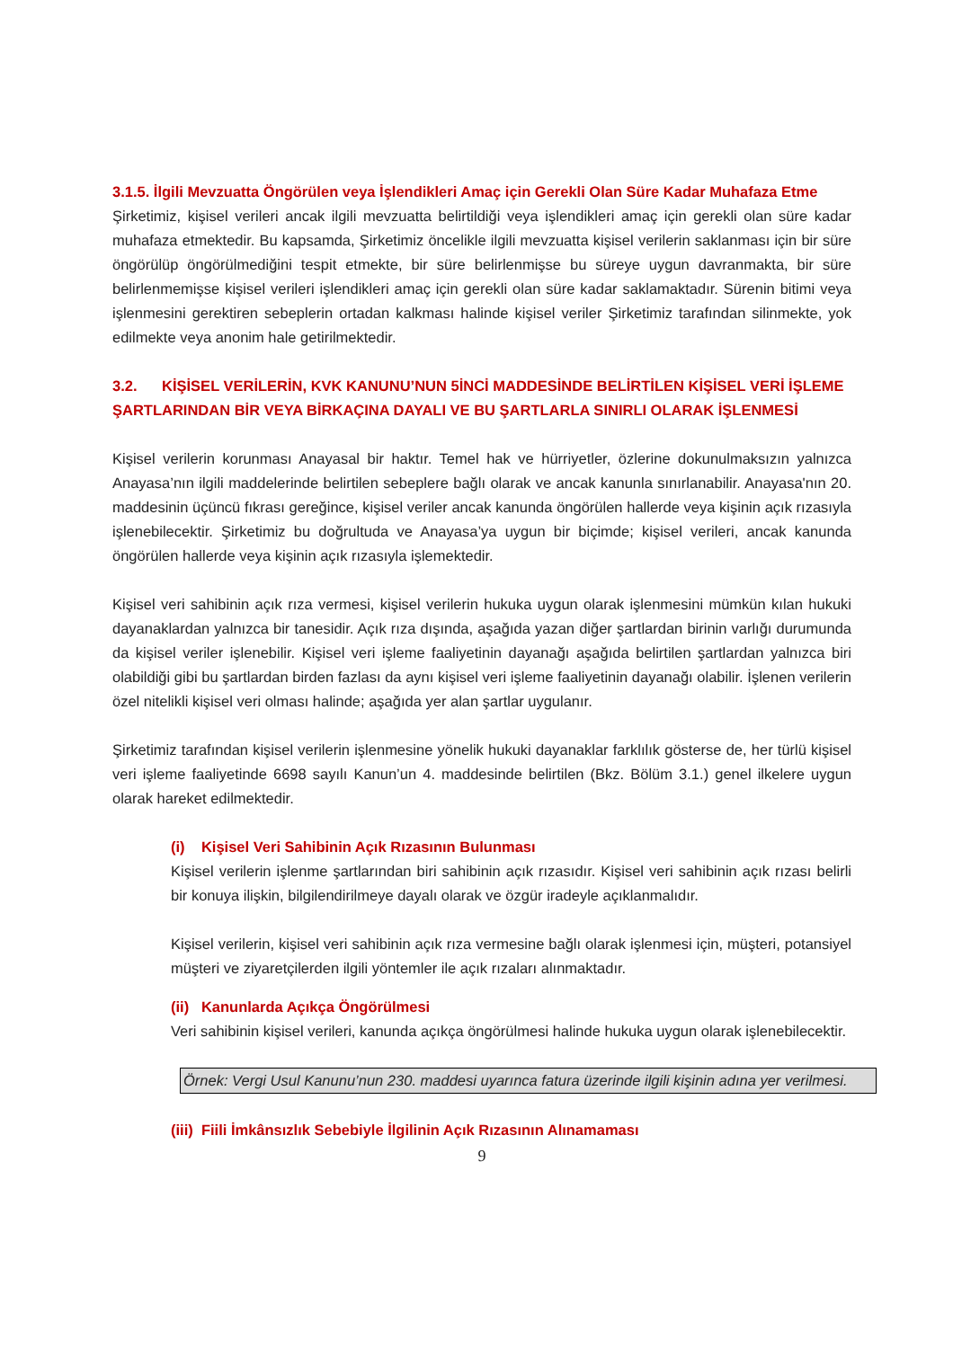3.1.5. İlgili Mevzuatta Öngörülen veya İşlendikleri Amaç için Gerekli Olan Süre Kadar Muhafaza Etme
Şirketimiz, kişisel verileri ancak ilgili mevzuatta belirtildiği veya işlendikleri amaç için gerekli olan süre kadar muhafaza etmektedir. Bu kapsamda, Şirketimiz öncelikle ilgili mevzuatta kişisel verilerin saklanması için bir süre öngörülüp öngörülmediğini tespit etmekte, bir süre belirlenmişse bu süreye uygun davranmakta, bir süre belirlenmemişse kişisel verileri işlendikleri amaç için gerekli olan süre kadar saklamaktadır. Sürenin bitimi veya işlenmesini gerektiren sebeplerin ortadan kalkması halinde kişisel veriler Şirketimiz tarafından silinmekte, yok edilmekte veya anonim hale getirilmektedir.
3.2. KİŞİSEL VERİLERİN, KVK KANUNU’NUN 5İNCİ MADDESİNDE BELİRTİLEN KİŞİSEL VERİ İŞLEME ŞARTLARINDAN BİR VEYA BİRKAÇINA DAYALI VE BU ŞARTLARLA SINIRLI OLARAK İŞLENMESİ
Kişisel verilerin korunması Anayasal bir haktır. Temel hak ve hürriyetler, özlerine dokunulmaksızın yalnızca Anayasa’nın ilgili maddelerinde belirtilen sebeplere bağlı olarak ve ancak kanunla sınırlanabilir. Anayasa'nın 20. maddesinin üçüncü fıkrası gereğince, kişisel veriler ancak kanunda öngörülen hallerde veya kişinin açık rızasıyla işlenebilecektir. Şirketimiz bu doğrultuda ve Anayasa’ya uygun bir biçimde; kişisel verileri, ancak kanunda öngörülen hallerde veya kişinin açık rızasıyla işlemektedir.
Kişisel veri sahibinin açık rıza vermesi, kişisel verilerin hukuka uygun olarak işlenmesini mümkün kılan hukuki dayanaklardan yalnızca bir tanesidir. Açık rıza dışında, aşağıda yazan diğer şartlardan birinin varlığı durumunda da kişisel veriler işlenebilir. Kişisel veri işleme faaliyetinin dayanağı aşağıda belirtilen şartlardan yalnızca biri olabildiği gibi bu şartlardan birden fazlası da aynı kişisel veri işleme faaliyetinin dayanağı olabilir. İşlenen verilerin özel nitelikli kişisel veri olması halinde; aşağıda yer alan şartlar uygulanır.
Şirketimiz tarafından kişisel verilerin işlenmesine yönelik hukuki dayanaklar farklılık gösterse de, her türlü kişisel veri işleme faaliyetinde 6698 sayılı Kanun’un 4. maddesinde belirtilen (Bkz. Bölüm 3.1.) genel ilkelere uygun olarak hareket edilmektedir.
(i) Kişisel Veri Sahibinin Açık Rızasının Bulunması
Kişisel verilerin işlenme şartlarından biri sahibinin açık rızasıdır. Kişisel veri sahibinin açık rızası belirli bir konuya ilişkin, bilgilendirilmeye dayalı olarak ve özgür iradeyle açıklanmalıdır.
Kişisel verilerin, kişisel veri sahibinin açık rıza vermesine bağlı olarak işlenmesi için, müşteri, potansiyel müşteri ve ziyaretçilerden ilgili yöntemler ile açık rızaları alınmaktadır.
(ii) Kanunlarda Açıkça Öngörülmesi
Veri sahibinin kişisel verileri, kanunda açıkça öngörülmesi halinde hukuka uygun olarak işlenebilecektir.
Örnek: Vergi Usul Kanunu’nun 230. maddesi uyarınca fatura üzerinde ilgili kişinin adına yer verilmesi.
(iii) Fiili İmkânsızlık Sebebiyle İlgilinin Açık Rızasının Alınamaması
9